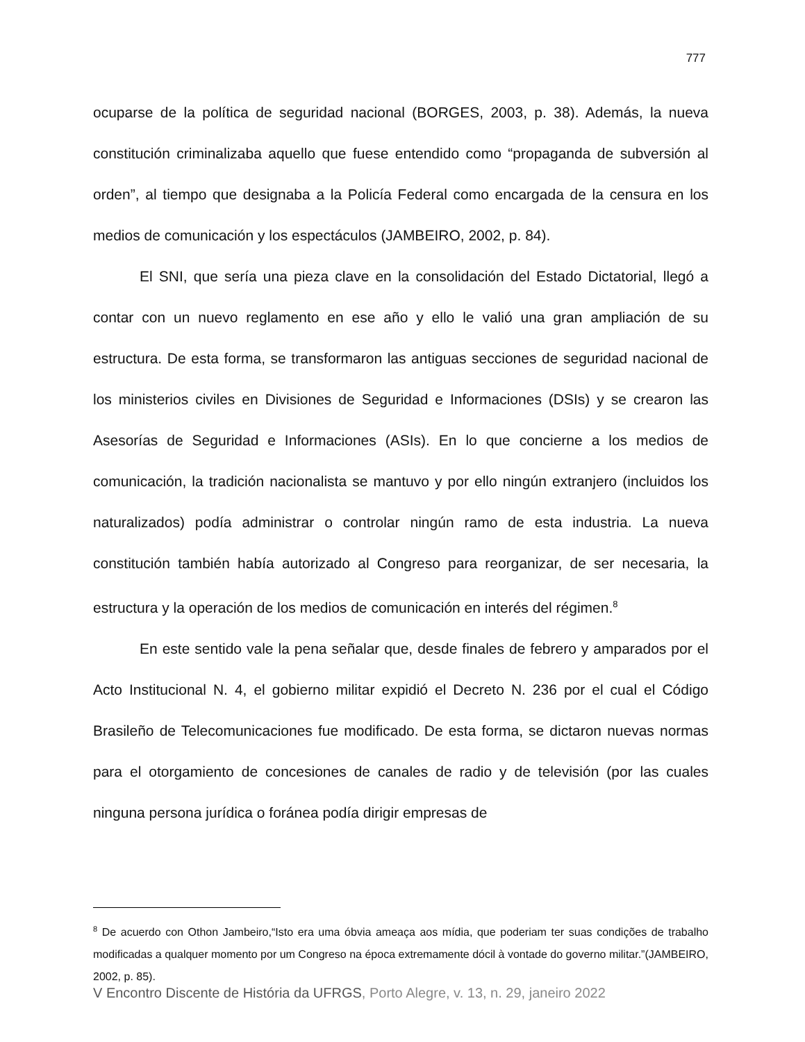777
ocuparse de la política de seguridad nacional (BORGES, 2003, p. 38). Además, la nueva constitución criminalizaba aquello que fuese entendido como “propaganda de subversión al orden”, al tiempo que designaba a la Policía Federal como encargada de la censura en los medios de comunicación y los espectáculos (JAMBEIRO, 2002, p. 84).
El SNI, que sería una pieza clave en la consolidación del Estado Dictatorial, llegó a contar con un nuevo reglamento en ese año y ello le valió una gran ampliación de su estructura. De esta forma, se transformaron las antiguas secciones de seguridad nacional de los ministerios civiles en Divisiones de Seguridad e Informaciones (DSIs) y se crearon las Asesorías de Seguridad e Informaciones (ASIs). En lo que concierne a los medios de comunicación, la tradición nacionalista se mantuvo y por ello ningún extranjero (incluidos los naturalizados) podía administrar o controlar ningún ramo de esta industria. La nueva constitución también había autorizado al Congreso para reorganizar, de ser necesaria, la estructura y la operación de los medios de comunicación en interés del régimen.<sup>8</sup>
En este sentido vale la pena señalar que, desde finales de febrero y amparados por el Acto Institucional N. 4, el gobierno militar expidió el Decreto N. 236 por el cual el Código Brasileño de Telecomunicaciones fue modificado. De esta forma, se dictaron nuevas normas para el otorgamiento de concesiones de canales de radio y de televisión (por las cuales ninguna persona jurídica o foránea podía dirigir empresas de
<sup>8</sup> De acuerdo con Othon Jambeiro,“Isto era uma óbvia ameaça aos mídia, que poderiam ter suas condições de trabalho modificadas a qualquer momento por um Congreso na época extremamente dócil à vontade do governo militar.”(JAMBEIRO, 2002, p. 85).
V Encontro Discente de História da UFRGS, Porto Alegre, v. 13, n. 29, janeiro 2022